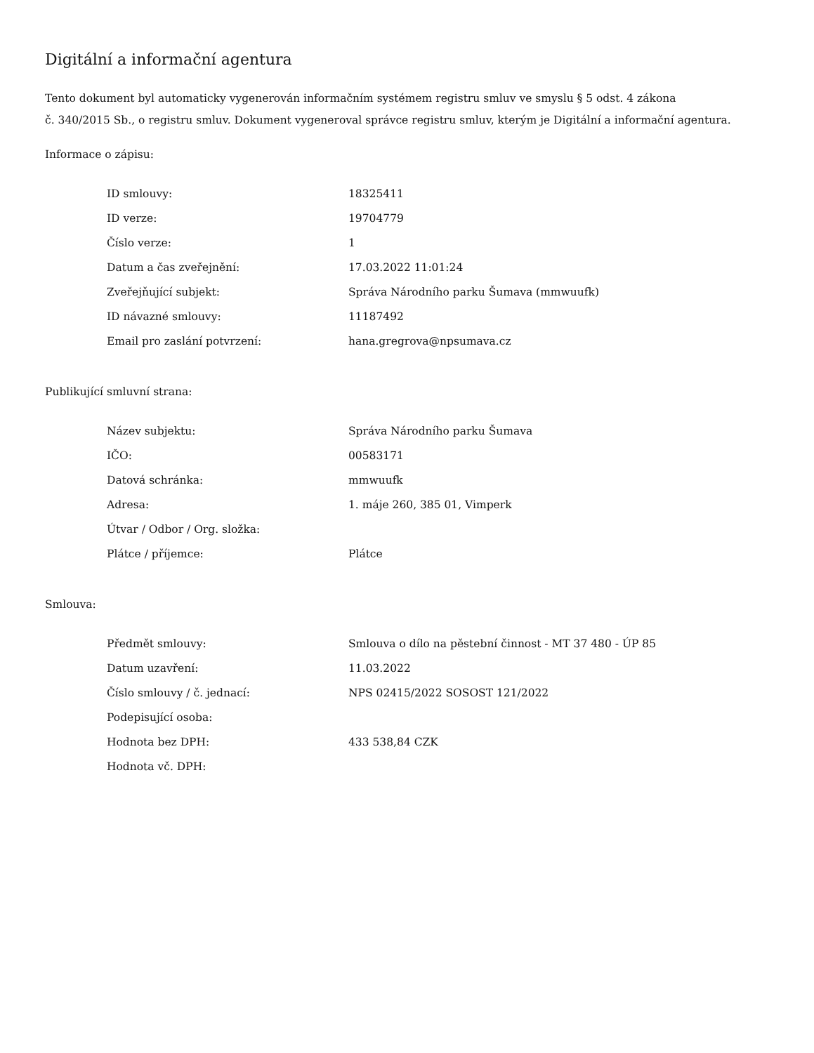Digitální a informační agentura
Tento dokument byl automaticky vygenerován informačním systémem registru smluv ve smyslu § 5 odst. 4 zákona
č. 340/2015 Sb., o registru smluv. Dokument vygeneroval správce registru smluv, kterým je Digitální a informační agentura.
Informace o zápisu:
| ID smlouvy: | 18325411 |
| ID verze: | 19704779 |
| Číslo verze: | 1 |
| Datum a čas zveřejnění: | 17.03.2022 11:01:24 |
| Zveřejňující subjekt: | Správa Národního parku Šumava (mmwuufk) |
| ID návazné smlouvy: | 11187492 |
| Email pro zaslání potvrzení: | hana.gregrova@npsumava.cz |
Publikující smluvní strana:
| Název subjektu: | Správa Národního parku Šumava |
| IČO: | 00583171 |
| Datová schránka: | mmwuufk |
| Adresa: | 1. máje 260, 385 01, Vimperk |
| Útvar / Odbor / Org. složka: | |
| Plátce / příjemce: | Plátce |
Smlouva:
| Předmět smlouvy: | Smlouva o dílo na pěstební činnost - MT 37 480 - ÚP 85 |
| Datum uzavření: | 11.03.2022 |
| Číslo smlouvy / č. jednací: | NPS 02415/2022 SOSOST 121/2022 |
| Podepisující osoba: | |
| Hodnota bez DPH: | 433 538,84 CZK |
| Hodnota vč. DPH: | |